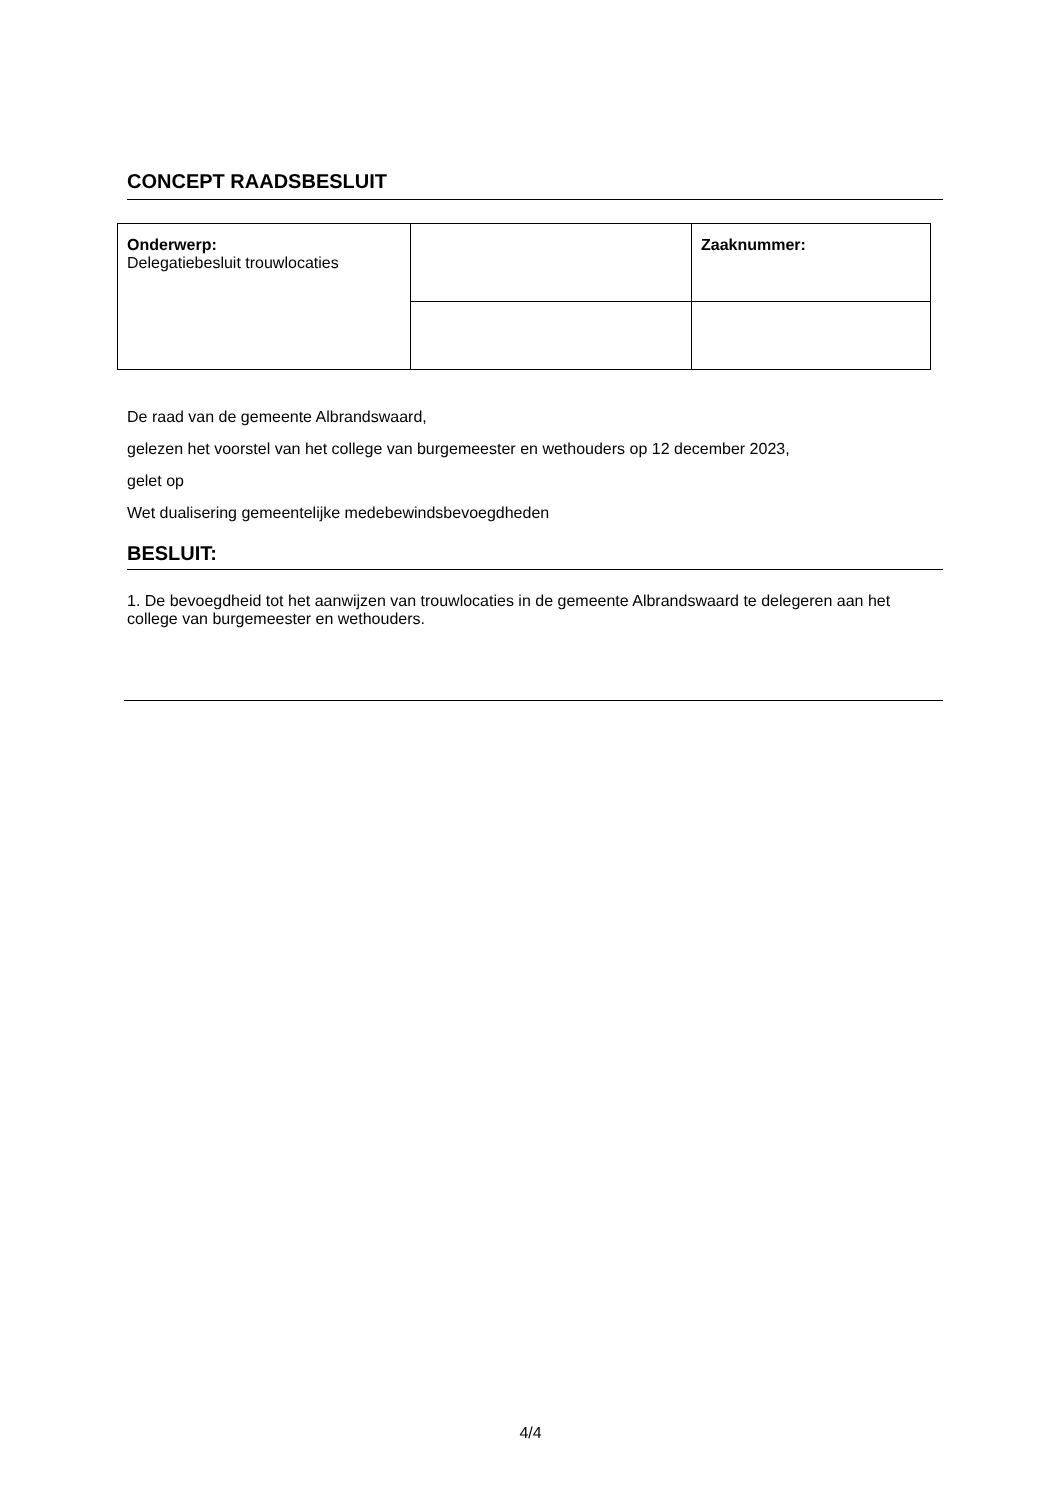CONCEPT RAADSBESLUIT
| Onderwerp: Delegatiebesluit trouwlocaties | | Zaaknummer: |
De raad van de gemeente Albrandswaard,
gelezen het voorstel van het college van burgemeester en wethouders op 12 december 2023,
gelet op
Wet dualisering gemeentelijke medebewindsbevoegdheden
BESLUIT:
1. De bevoegdheid tot het aanwijzen van trouwlocaties in de gemeente Albrandswaard te delegeren aan het college van burgemeester en wethouders.
4/4